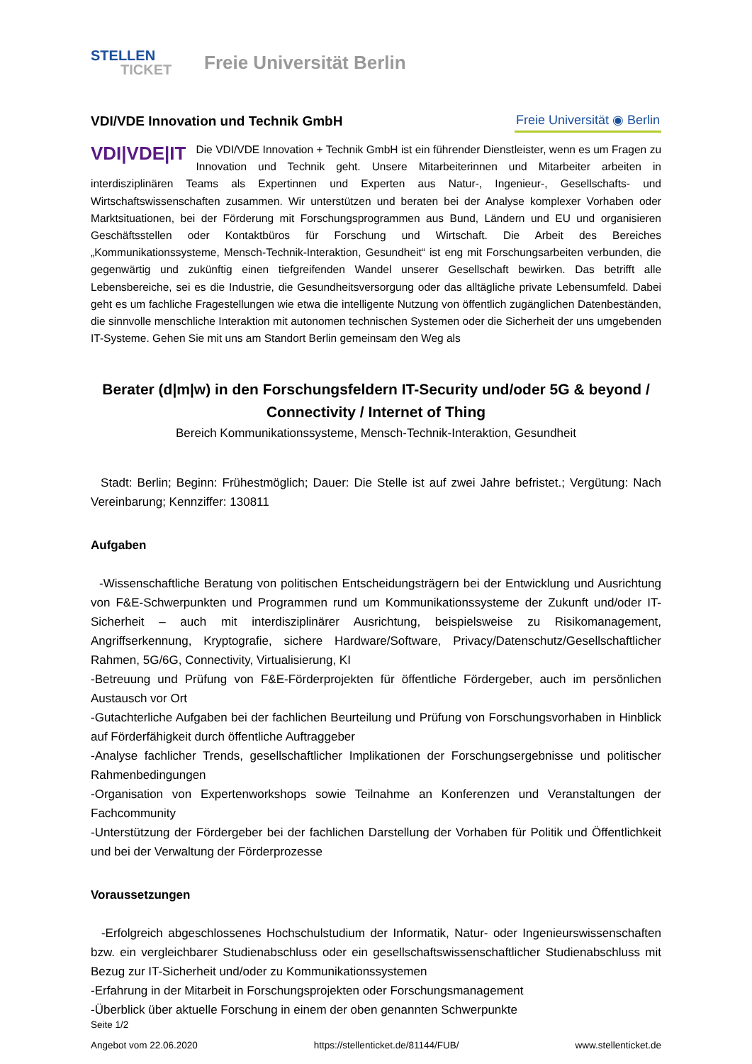STELLEN
TICKET
Freie Universität Berlin
VDI/VDE Innovation und Technik GmbH
Freie Universität ◉ Berlin
VDI|VDE|IT Die VDI/VDE Innovation + Technik GmbH ist ein führender Dienstleister, wenn es um Fragen zu Innovation und Technik geht. Unsere Mitarbeiterinnen und Mitarbeiter arbeiten in interdisziplinären Teams als Expertinnen und Experten aus Natur-, Ingenieur-, Gesellschafts- und Wirtschaftswissenschaften zusammen. Wir unterstützen und beraten bei der Analyse komplexer Vorhaben oder Marktsituationen, bei der Förderung mit Forschungsprogrammen aus Bund, Ländern und EU und organisieren Geschäftsstellen oder Kontaktbüros für Forschung und Wirtschaft. Die Arbeit des Bereiches „Kommunikationssysteme, Mensch-Technik-Interaktion, Gesundheit“ ist eng mit Forschungsarbeiten verbunden, die gegenwärtig und zukünftig einen tiefgreifenden Wandel unserer Gesellschaft bewirken. Das betrifft alle Lebensbereiche, sei es die Industrie, die Gesundheitsversorgung oder das alltägliche private Lebensumfeld. Dabei geht es um fachliche Fragestellungen wie etwa die intelligente Nutzung von öffentlich zugänglichen Datenbeständen, die sinnvolle menschliche Interaktion mit autonomen technischen Systemen oder die Sicherheit der uns umgebenden IT-Systeme. Gehen Sie mit uns am Standort Berlin gemeinsam den Weg als
Berater (d|m|w) in den Forschungsfeldern IT-Security und/oder 5G & beyond / Connectivity / Internet of Thing
Bereich Kommunikationssysteme, Mensch-Technik-Interaktion, Gesundheit
Stadt: Berlin; Beginn: Frühestmöglich; Dauer: Die Stelle ist auf zwei Jahre befristet.; Vergütung: Nach Vereinbarung; Kennziffer: 130811
Aufgaben
-Wissenschaftliche Beratung von politischen Entscheidungsträgern bei der Entwicklung und Ausrichtung von F&E-Schwerpunkten und Programmen rund um Kommunikationssysteme der Zukunft und/oder IT-Sicherheit – auch mit interdisziplinärer Ausrichtung, beispielsweise zu Risikomanagement, Angriffserkennung, Kryptografie, sichere Hardware/Software, Privacy/Datenschutz/Gesellschaftlicher Rahmen, 5G/6G, Connectivity, Virtualisierung, KI
-Betreuung und Prüfung von F&E-Förderprojekten für öffentliche Fördergeber, auch im persönlichen Austausch vor Ort
-Gutachterliche Aufgaben bei der fachlichen Beurteilung und Prüfung von Forschungsvorhaben in Hinblick auf Förderfähigkeit durch öffentliche Auftraggeber
-Analyse fachlicher Trends, gesellschaftlicher Implikationen der Forschungsergebnisse und politischer Rahmenbedingungen
-Organisation von Expertenworkshops sowie Teilnahme an Konferenzen und Veranstaltungen der Fachcommunity
-Unterstützung der Fördergeber bei der fachlichen Darstellung der Vorhaben für Politik und Öffentlichkeit und bei der Verwaltung der Förderprozesse
Voraussetzungen
-Erfolgreich abgeschlossenes Hochschulstudium der Informatik, Natur- oder Ingenieurswissenschaften bzw. ein vergleichbarer Studienabschluss oder ein gesellschaftswissenschaftlicher Studienabschluss mit Bezug zur IT-Sicherheit und/oder zu Kommunikationssystemen
-Erfahrung in der Mitarbeit in Forschungsprojekten oder Forschungsmanagement
-Überblick über aktuelle Forschung in einem der oben genannten Schwerpunkte
Seite 1/2
Angebot vom 22.06.2020 https://stellenticket.de/81144/FUB/ www.stellenticket.de